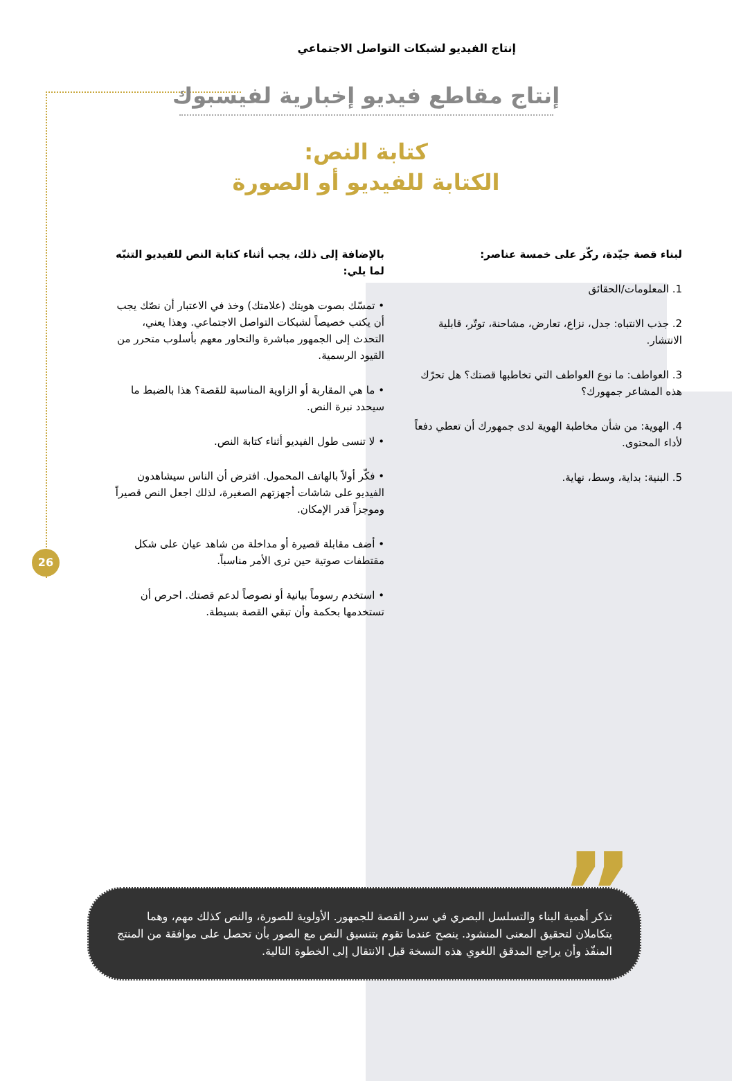إنتاج الفيديو لشبكات التواصل الاجتماعي
إنتاج مقاطع فيديو إخبارية لفيسبوك
كتابة النص:
الكتابة للفيديو أو الصورة
لبناء قصة جيّدة، ركّز على خمسة عناصر:
1. المعلومات/الحقائق
2. جذب الانتباه: جدل، نزاع، تعارض، مشاحنة، توتّر، قابلية الانتشار.
3. العواطف: ما نوع العواطف التي تخاطبها قصتك؟ هل تحرّك هذه المشاعر جمهورك؟
4. الهوية: من شأن مخاطبة الهوية لدى جمهورك أن تعطي دفعاً لأداء المحتوى.
5. البنية: بداية، وسط، نهاية.
بالإضافة إلى ذلك، يجب أثناء كتابة النص للفيديو التنبّه لما يلي:
• تمسّك بصوت هويتك (علامتك) وخذ في الاعتبار أن نصّك يجب أن يكتب خصيصاً لشبكات التواصل الاجتماعي. وهذا يعني، التحدث إلى الجمهور مباشرة والتحاور معهم بأسلوب متحرر من القيود الرسمية.
• ما هي المقاربة أو الزاوية المناسبة للقصة؟ هذا بالضبط ما سيحدد نبرة النص.
• لا تنسى طول الفيديو أثناء كتابة النص.
• فكّر أولاً بالهاتف المحمول. افترض أن الناس سيشاهدون الفيديو على شاشات أجهزتهم الصغيرة، لذلك اجعل النص قصيراً وموجزاً قدر الإمكان.
• أضف مقابلة قصيرة أو مداخلة من شاهد عيان على شكل مقتطفات صوتية حين ترى الأمر مناسباً.
• استخدم رسوماً بيانية أو نصوصاً لدعم قصتك. احرص أن تستخدمها بحكمة وأن تبقي القصة بسيطة.
26
”
تذكر أهمية البناء والتسلسل البصري في سرد القصة للجمهور. الأولوية للصورة، والنص كذلك مهم، وهما يتكاملان لتحقيق المعنى المنشود. ينصح عندما تقوم بتنسيق النص مع الصور بأن تحصل على موافقة من المنتج المنفّذ وأن يراجع المدقق اللغوي هذه النسخة قبل الانتقال إلى الخطوة التالية.